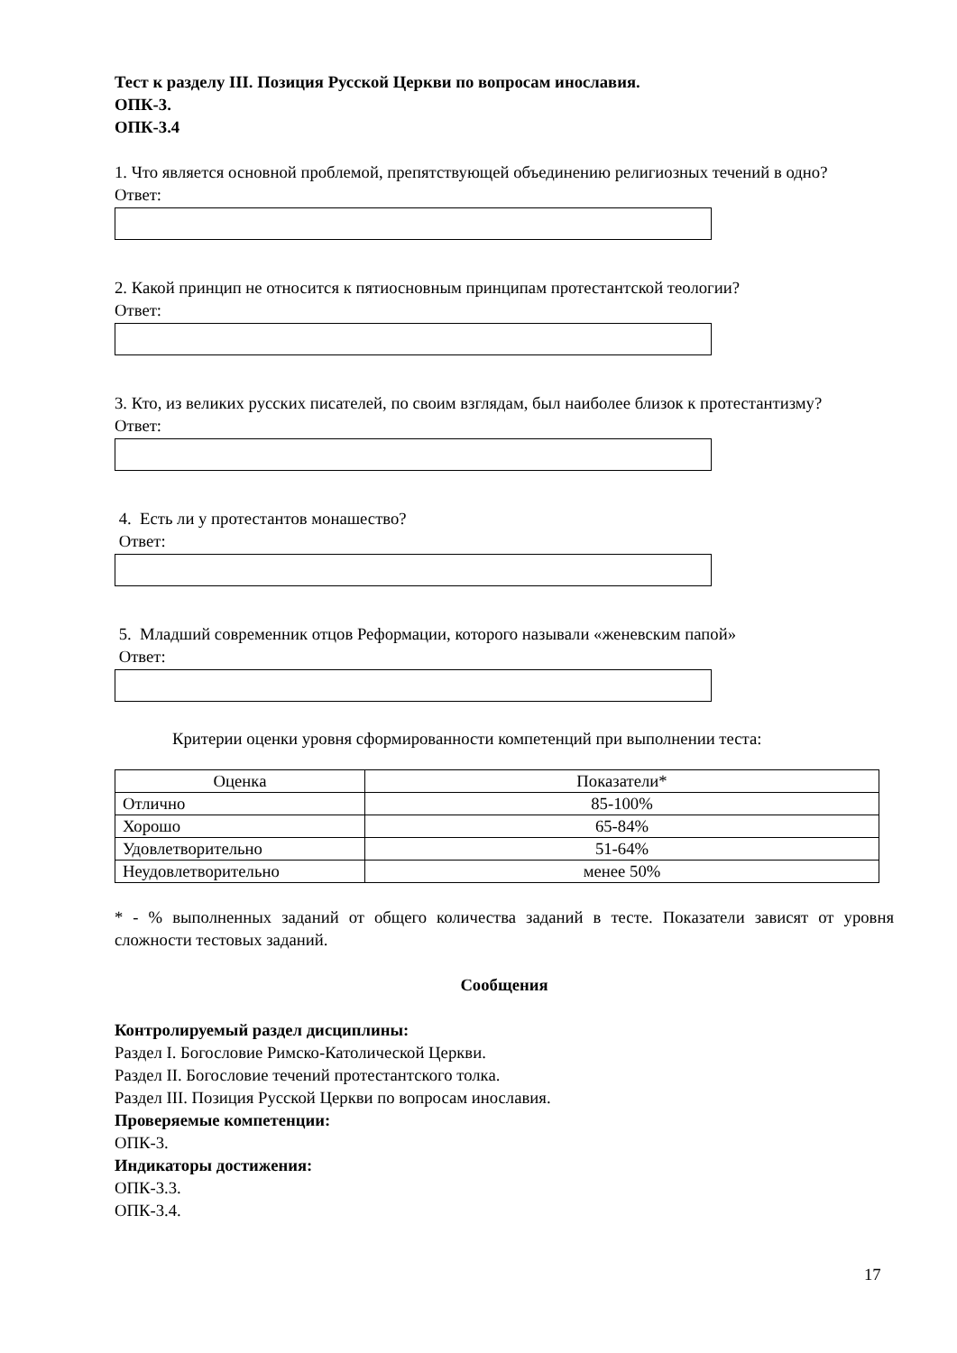Тест к разделу III. Позиция Русской Церкви по вопросам инославия.
ОПК-3.
ОПК-3.4
1. Что является основной проблемой, препятствующей объединению религиозных течений в одно?
Ответ:
2. Какой принцип не относится к пятиосновным принципам протестантской теологии?
Ответ:
3. Кто, из великих русских писателей, по своим взглядам, был наиболее близок к протестантизму?
Ответ:
4. Есть ли у протестантов монашество?
Ответ:
5. Младший современник отцов Реформации, которого называли «женевским папой»
Ответ:
Критерии оценки уровня сформированности компетенций при выполнении теста:
| Оценка | Показатели* |
| Отлично | 85-100% |
| Хорошо | 65-84% |
| Удовлетворительно | 51-64% |
| Неудовлетворительно | менее 50% |
* - % выполненных заданий от общего количества заданий в тесте. Показатели зависят от уровня сложности тестовых заданий.
Сообщения
Контролируемый раздел дисциплины:
Раздел I. Богословие Римско-Католической Церкви.
Раздел II. Богословие течений протестантского толка.
Раздел III. Позиция Русской Церкви по вопросам инославия.
Проверяемые компетенции:
ОПК-3.
Индикаторы достижения:
ОПК-3.3.
ОПК-3.4.
17